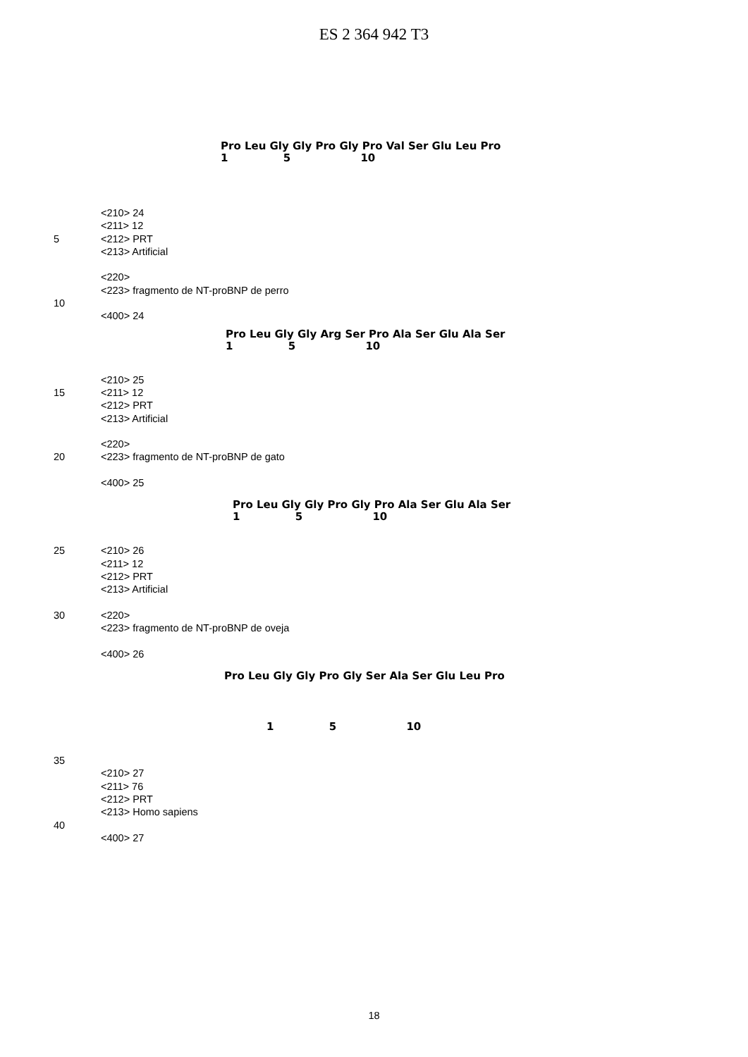ES 2 364 942 T3
Pro Leu Gly Gly Pro Gly Pro Val Ser Glu Leu Pro 1 5 10
<210> 24 <211> 12
5 <212> PRT <213> Artificial <220>
<223> fragmento de NT-proBNP de perro
10 <400> 24
Pro Leu Gly Gly Arg Ser Pro Ala Ser Glu Ala Ser 1 5 10
<210> 25
15 <211> 12 <212> PRT <213> Artificial <220>
20 <223> fragmento de NT-proBNP de gato
<400> 25
Pro Leu Gly Gly Pro Gly Pro Ala Ser Glu Ala Ser 1 5 10
25 <210> 26 <211> 12 <212> PRT <213> Artificial
30 <220>
<223> fragmento de NT-proBNP de oveja
<400> 26
Pro Leu Gly Gly Pro Gly Ser Ala Ser Glu Leu Pro
1 5 10
35 <210> 27 <211> 76 <212> PRT <213> Homo sapiens
40 <400> 27
18